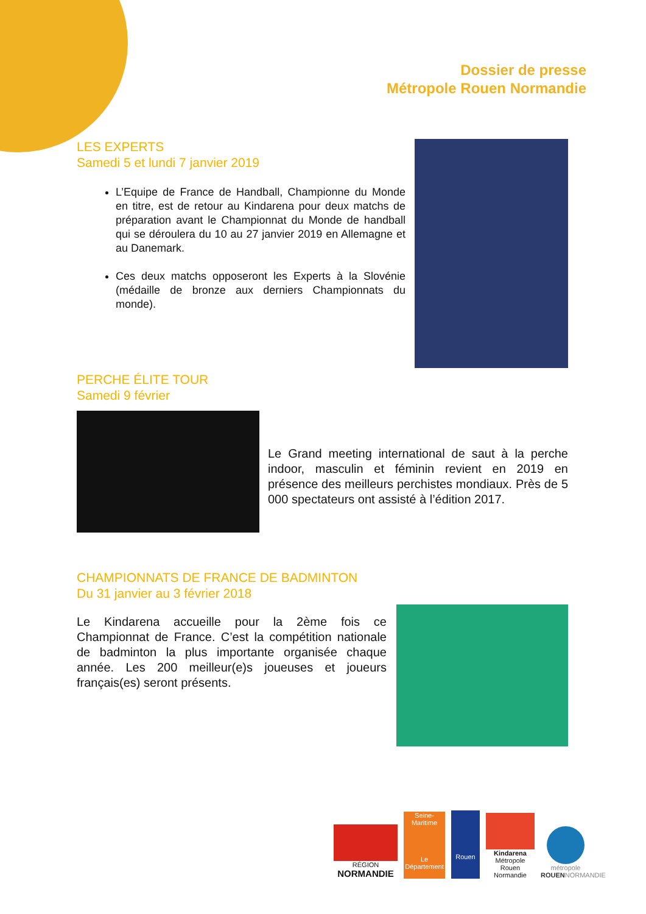Dossier de presse
Métropole Rouen Normandie
LES EXPERTS
Samedi 5 et lundi 7 janvier 2019
L’Equipe de France de Handball, Championne du Monde en titre, est de retour au Kindarena pour deux matchs de préparation avant le Championnat du Monde de handball qui se déroulera du 10 au 27 janvier 2019 en Allemagne et au Danemark.
Ces deux matchs opposeront les Experts à la Slovénie (médaille de bronze aux derniers Championnats du monde).
PERCHE ÉLITE TOUR
Samedi 9 février
Le Grand meeting international de saut à la perche indoor, masculin et féminin revient en 2019 en présence des meilleurs perchistes mondiaux. Près de 5 000 spectateurs ont assisté à l’édition 2017.
CHAMPIONNATS DE FRANCE DE BADMINTON
Du 31 janvier au 3 février 2018
Le Kindarena accueille pour la 2ème fois ce Championnat de France. C’est la compétition nationale de badminton la plus importante organisée chaque année. Les 200 meilleur(e)s joueuses et joueurs français(es) seront présents.
RÉGION
NORMANDIE
Seine-Maritime
Le Département
Rouen
Kindarena
Métropole Rouen Normandie
métropole
ROUENNORMANDIE